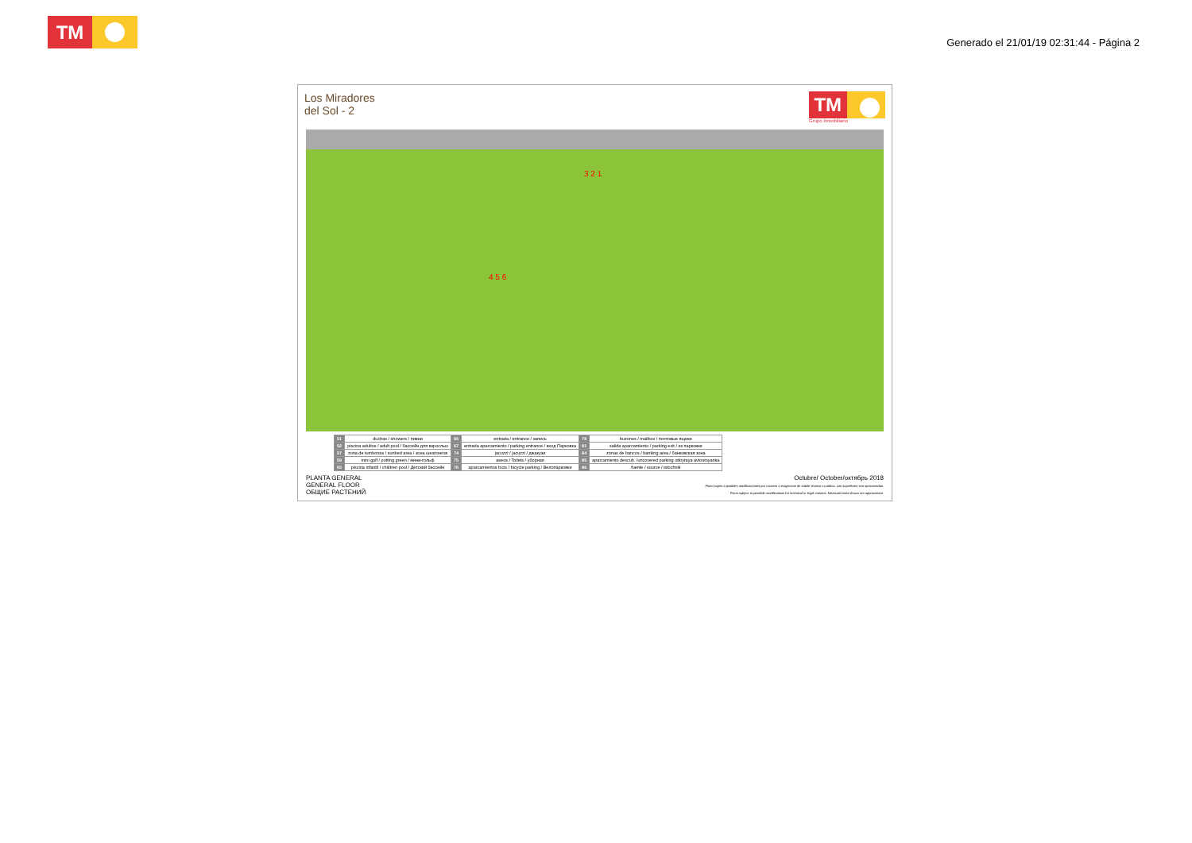TM
Generado el 21/01/19 02:31:44 - Página 2
Los Miradores
del Sol - 2
TM
Grupo Inmobiliario
3 2 1
4 5 6
| 51 | duchas / showers / пивни | 66 | entrada / entrance / запись | 78 | buzones / mailbox / почтовые ящики |
| 52 | piscina adultos / adult pool / бассейн для взрослых | 67 | entrada aparcamiento / parking entrance / вход Парковка | 81 | salida aparcamiento / parking exit / из парковки |
| 57 | zona de tumbonas / sunbed area / зона шезлонгов | 74 | jacuzzi / jacuzzi / джакузи | 84 | zonas de bancos / banking area / банковская зона |
| 59 | mini golf / putting green / мини-гольф | 75 | aseos / Toilets / уборная | 85 | aparcamiento descub. /uncovered parking otkrytaya avtostoyanka |
| 65 | piscina infantil / children pool / Детский бассейн | 76 | aparcamientos bicis / bicycle parking / Велопарковки | 86 | fuente / source / istochnik |
PLANTA GENERAL
GENERAL FLOOR
ОБЩИЕ РАСТЕНИЙ
Octubre/ October/октябрь 2018
Plano sujeto a posibles modificaciones por razones o exigencias de índole técnica o jurídica. Las superficies son aproximadas.
Plans subject to possible modifications for technical or legal reasons. Measurements shown are approximate.